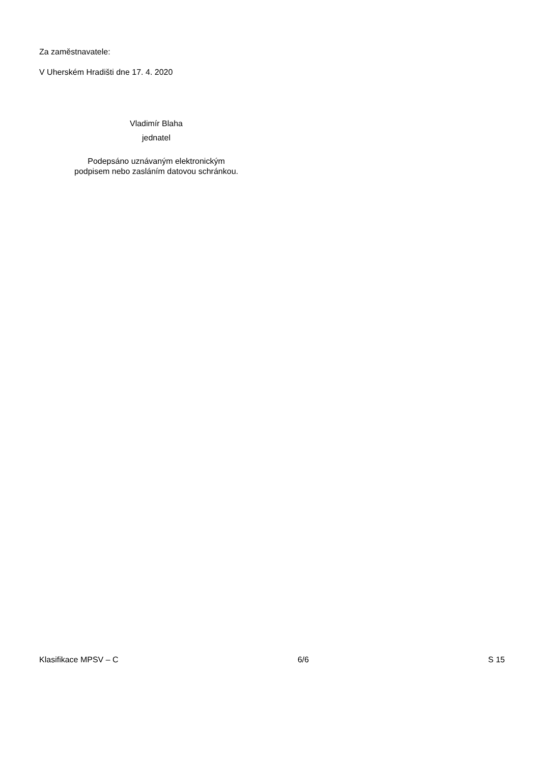Za zaměstnavatele:
V Uherském Hradišti dne 17. 4. 2020
Vladimír Blaha
jednatel
Podepsáno uznávaným elektronickým
podpisem nebo zasláním datovou schránkou.
Klasifikace MPSV – C 6/6 S 15